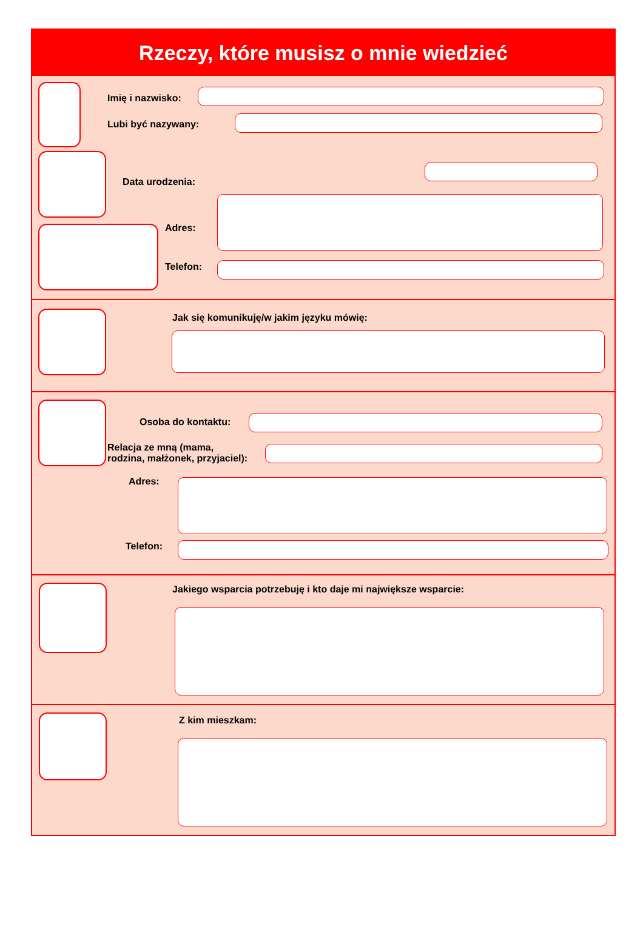Rzeczy, które musisz o mnie wiedzieć
Imię i nazwisko:
Lubi być nazywany:
Data urodzenia:
Adres:
Telefon:
Jak się komunikuję/w jakim języku mówię:
Osoba do kontaktu:
Relacja ze mną (mama,
rodzina, małżonek, przyjaciel):
Adres:
Telefon:
Jakiego wsparcia potrzebuję i kto daje mi największe wsparcie:
Z kim mieszkam: